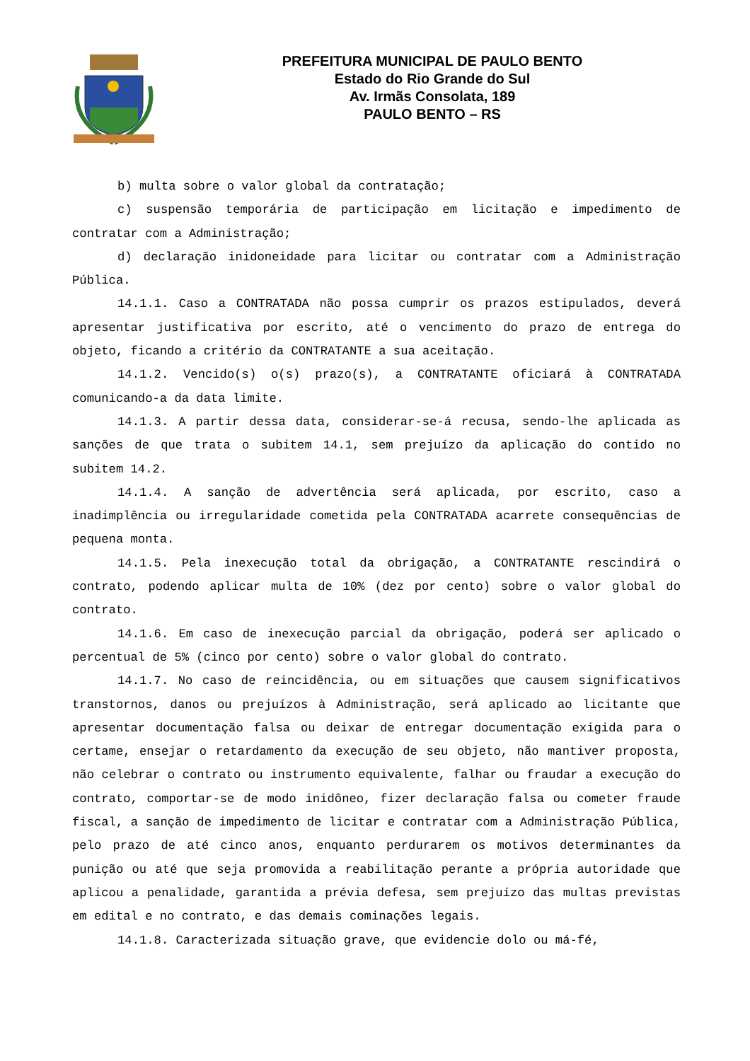PREFEITURA MUNICIPAL DE PAULO BENTO
Estado do Rio Grande do Sul
Av. Irmãs Consolata, 189
PAULO BENTO – RS
b) multa sobre o valor global da contratação;
c) suspensão temporária de participação em licitação e impedimento de contratar com a Administração;
d) declaração inidoneidade para licitar ou contratar com a Administração Pública.
14.1.1. Caso a CONTRATADA não possa cumprir os prazos estipulados, deverá apresentar justificativa por escrito, até o vencimento do prazo de entrega do objeto, ficando a critério da CONTRATANTE a sua aceitação.
14.1.2. Vencido(s) o(s) prazo(s), a CONTRATANTE oficiará à CONTRATADA comunicando-a da data limite.
14.1.3. A partir dessa data, considerar-se-á recusa, sendo-lhe aplicada as sanções de que trata o subitem 14.1, sem prejuízo da aplicação do contido no subitem 14.2.
14.1.4. A sanção de advertência será aplicada, por escrito, caso a inadimplência ou irregularidade cometida pela CONTRATADA acarrete consequências de pequena monta.
14.1.5. Pela inexecução total da obrigação, a CONTRATANTE rescindirá o contrato, podendo aplicar multa de 10% (dez por cento) sobre o valor global do contrato.
14.1.6. Em caso de inexecução parcial da obrigação, poderá ser aplicado o percentual de 5% (cinco por cento) sobre o valor global do contrato.
14.1.7. No caso de reincidência, ou em situações que causem significativos transtornos, danos ou prejuízos à Administração, será aplicado ao licitante que apresentar documentação falsa ou deixar de entregar documentação exigida para o certame, ensejar o retardamento da execução de seu objeto, não mantiver proposta, não celebrar o contrato ou instrumento equivalente, falhar ou fraudar a execução do contrato, comportar-se de modo inidôneo, fizer declaração falsa ou cometer fraude fiscal, a sanção de impedimento de licitar e contratar com a Administração Pública, pelo prazo de até cinco anos, enquanto perdurarem os motivos determinantes da punição ou até que seja promovida a reabilitação perante a própria autoridade que aplicou a penalidade, garantida a prévia defesa, sem prejuízo das multas previstas em edital e no contrato, e das demais cominações legais.
14.1.8. Caracterizada situação grave, que evidencie dolo ou má-fé,